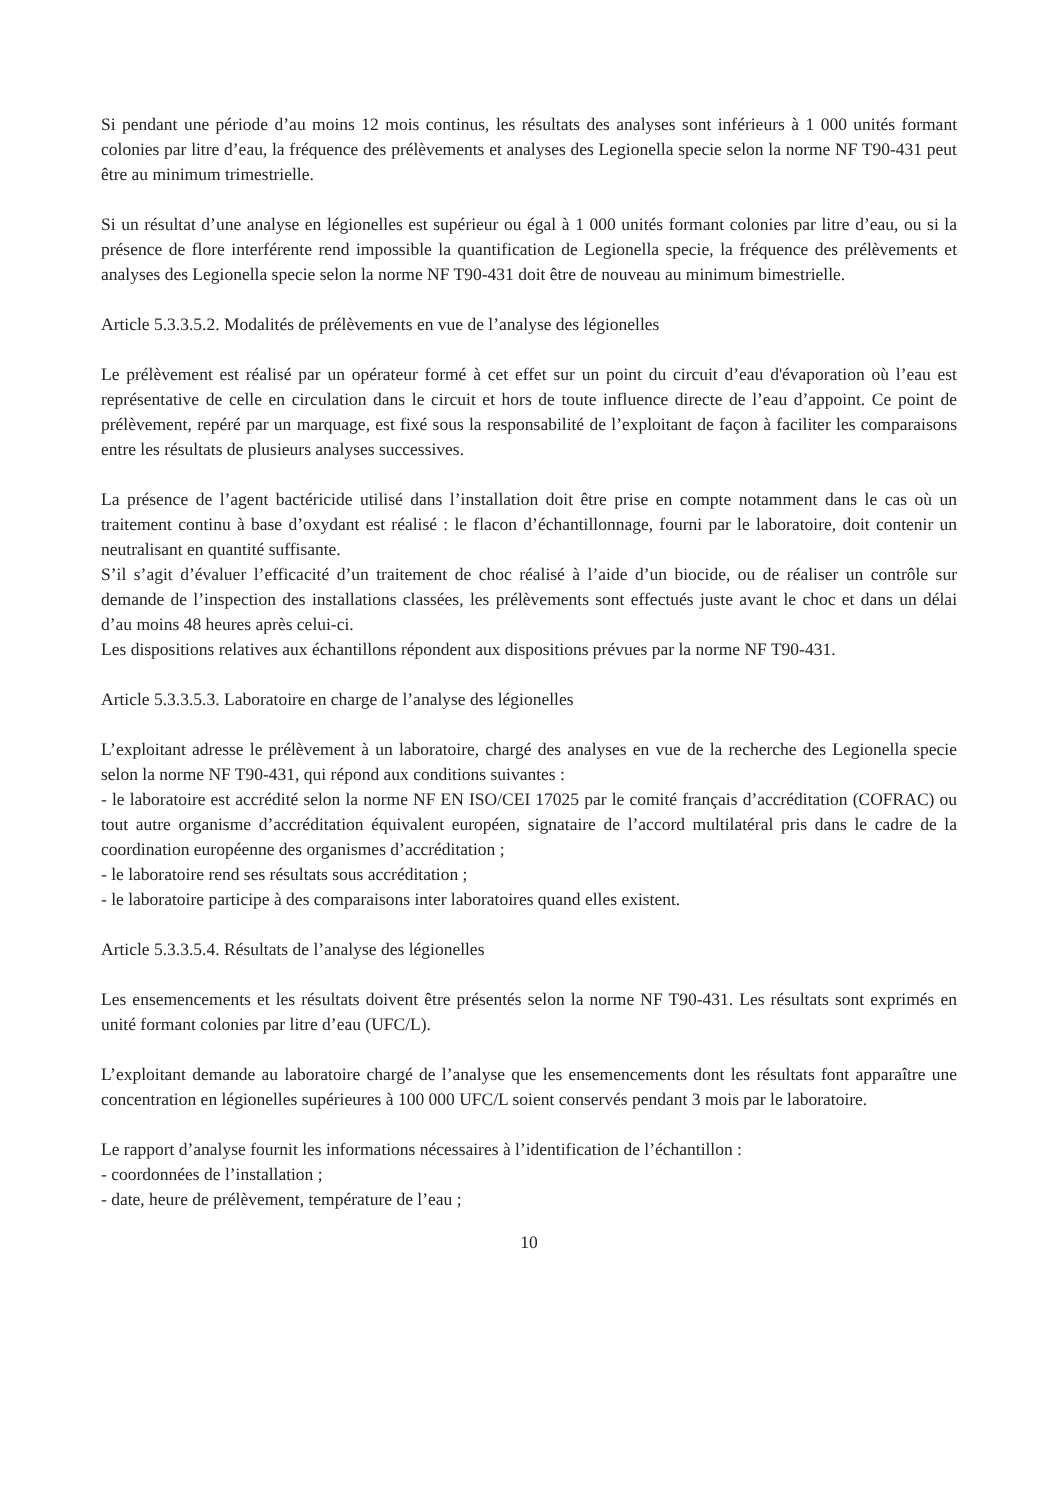Si pendant une période d’au moins 12 mois continus, les résultats des analyses sont inférieurs à 1 000 unités formant colonies par litre d’eau, la fréquence des prélèvements et analyses des Legionella specie selon la norme NF T90-431 peut être au minimum trimestrielle.
Si un résultat d’une analyse en légionelles est supérieur ou égal à 1 000 unités formant colonies par litre d’eau, ou si la présence de flore interférente rend impossible la quantification de Legionella specie, la fréquence des prélèvements et analyses des Legionella specie selon la norme NF T90-431 doit être de nouveau au minimum bimestrielle.
Article 5.3.3.5.2. Modalités de prélèvements en vue de l’analyse des légionelles
Le prélèvement est réalisé par un opérateur formé à cet effet sur un point du circuit d’eau d'évaporation où l’eau est représentative de celle en circulation dans le circuit et hors de toute influence directe de l’eau d’appoint. Ce point de prélèvement, repéré par un marquage, est fixé sous la responsabilité de l’exploitant de façon à faciliter les comparaisons entre les résultats de plusieurs analyses successives.
La présence de l’agent bactéricide utilisé dans l’installation doit être prise en compte notamment dans le cas où un traitement continu à base d’oxydant est réalisé : le flacon d’échantillonnage, fourni par le laboratoire, doit contenir un neutralisant en quantité suffisante.
S’il s’agit d’évaluer l’efficacité d’un traitement de choc réalisé à l’aide d’un biocide, ou de réaliser un contrôle sur demande de l’inspection des installations classées, les prélèvements sont effectués juste avant le choc et dans un délai d’au moins 48 heures après celui-ci.
Les dispositions relatives aux échantillons répondent aux dispositions prévues par la norme NF T90-431.
Article 5.3.3.5.3. Laboratoire en charge de l’analyse des légionelles
L’exploitant adresse le prélèvement à un laboratoire, chargé des analyses en vue de la recherche des Legionella specie selon la norme NF T90-431, qui répond aux conditions suivantes :
- le laboratoire est accrédité selon la norme NF EN ISO/CEI 17025 par le comité français d’accréditation (COFRAC) ou tout autre organisme d’accréditation équivalent européen, signataire de l’accord multilatéral pris dans le cadre de la coordination européenne des organismes d’accréditation ;
- le laboratoire rend ses résultats sous accréditation ;
- le laboratoire participe à des comparaisons inter laboratoires quand elles existent.
Article 5.3.3.5.4. Résultats de l’analyse des légionelles
Les ensemencements et les résultats doivent être présentés selon la norme NF T90-431. Les résultats sont exprimés en unité formant colonies par litre d’eau (UFC/L).
L’exploitant demande au laboratoire chargé de l’analyse que les ensemencements dont les résultats font apparaître une concentration en légionelles supérieures à 100 000 UFC/L soient conservés pendant 3 mois par le laboratoire.
Le rapport d’analyse fournit les informations nécessaires à l’identification de l’échantillon :
- coordonnées de l’installation ;
- date, heure de prélèvement, température de l’eau ;
10